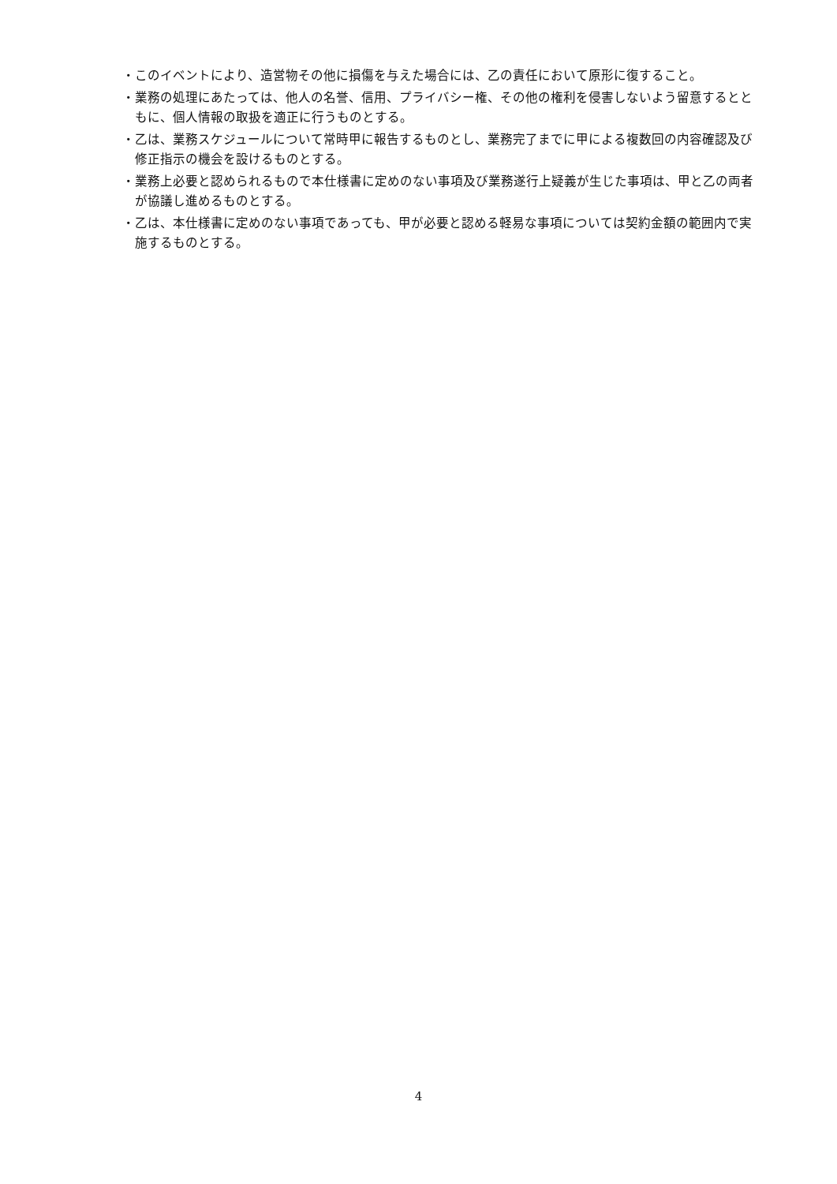・このイベントにより、造営物その他に損傷を与えた場合には、乙の責任において原形に復すること。
・業務の処理にあたっては、他人の名誉、信用、プライバシー権、その他の権利を侵害しないよう留意するとともに、個人情報の取扱を適正に行うものとする。
・乙は、業務スケジュールについて常時甲に報告するものとし、業務完了までに甲による複数回の内容確認及び修正指示の機会を設けるものとする。
・業務上必要と認められるもので本仕様書に定めのない事項及び業務遂行上疑義が生じた事項は、甲と乙の両者が協議し進めるものとする。
・乙は、本仕様書に定めのない事項であっても、甲が必要と認める軽易な事項については契約金額の範囲内で実施するものとする。
4